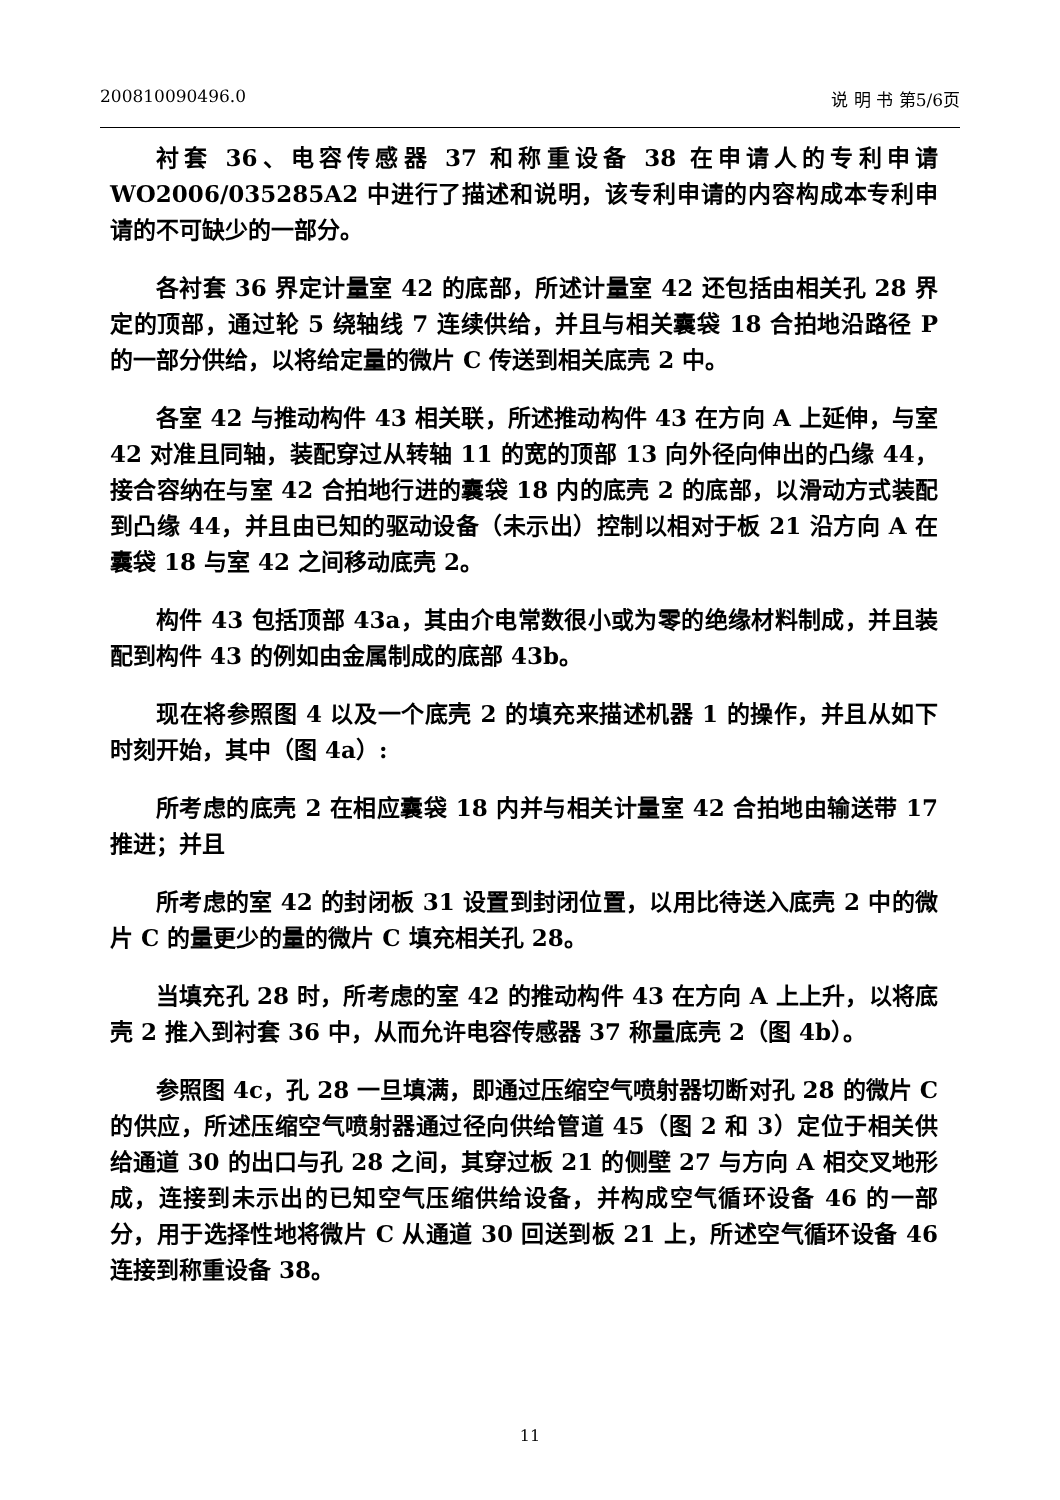200810090496.0 说 明 书 第5/6页
衬套 36、电容传感器 37 和称重设备 38 在申请人的专利申请 WO2006/035285A2 中进行了描述和说明，该专利申请的内容构成本专利申请的不可缺少的一部分。
各衬套 36 界定计量室 42 的底部，所述计量室 42 还包括由相关孔 28 界定的顶部，通过轮 5 绕轴线 7 连续供给，并且与相关囊袋 18 合拍地沿路径 P 的一部分供给，以将给定量的微片 C 传送到相关底壳 2 中。
各室 42 与推动构件 43 相关联，所述推动构件 43 在方向 A 上延伸，与室 42 对准且同轴，装配穿过从转轴 11 的宽的顶部 13 向外径向伸出的凸缘 44，接合容纳在与室 42 合拍地行进的囊袋 18 内的底壳 2 的底部，以滑动方式装配到凸缘 44，并且由已知的驱动设备（未示出）控制以相对于板 21 沿方向 A 在囊袋 18 与室 42 之间移动底壳 2。
构件 43 包括顶部 43a，其由介电常数很小或为零的绝缘材料制成，并且装配到构件 43 的例如由金属制成的底部 43b。
现在将参照图 4 以及一个底壳 2 的填充来描述机器 1 的操作，并且从如下时刻开始，其中（图 4a）:
所考虑的底壳 2 在相应囊袋 18 内并与相关计量室 42 合拍地由输送带 17 推进；并且
所考虑的室 42 的封闭板 31 设置到封闭位置，以用比待送入底壳 2 中的微片 C 的量更少的量的微片 C 填充相关孔 28。
当填充孔 28 时，所考虑的室 42 的推动构件 43 在方向 A 上上升，以将底壳 2 推入到衬套 36 中，从而允许电容传感器 37 称量底壳 2（图 4b）。
参照图 4c，孔 28 一旦填满，即通过压缩空气喷射器切断对孔 28 的微片 C 的供应，所述压缩空气喷射器通过径向供给管道 45（图 2 和 3）定位于相关供给通道 30 的出口与孔 28 之间，其穿过板 21 的侧壁 27 与方向 A 相交叉地形成，连接到未示出的已知空气压缩供给设备，并构成空气循环设备 46 的一部分，用于选择性地将微片 C 从通道 30 回送到板 21 上，所述空气循环设备 46 连接到称重设备 38。
11